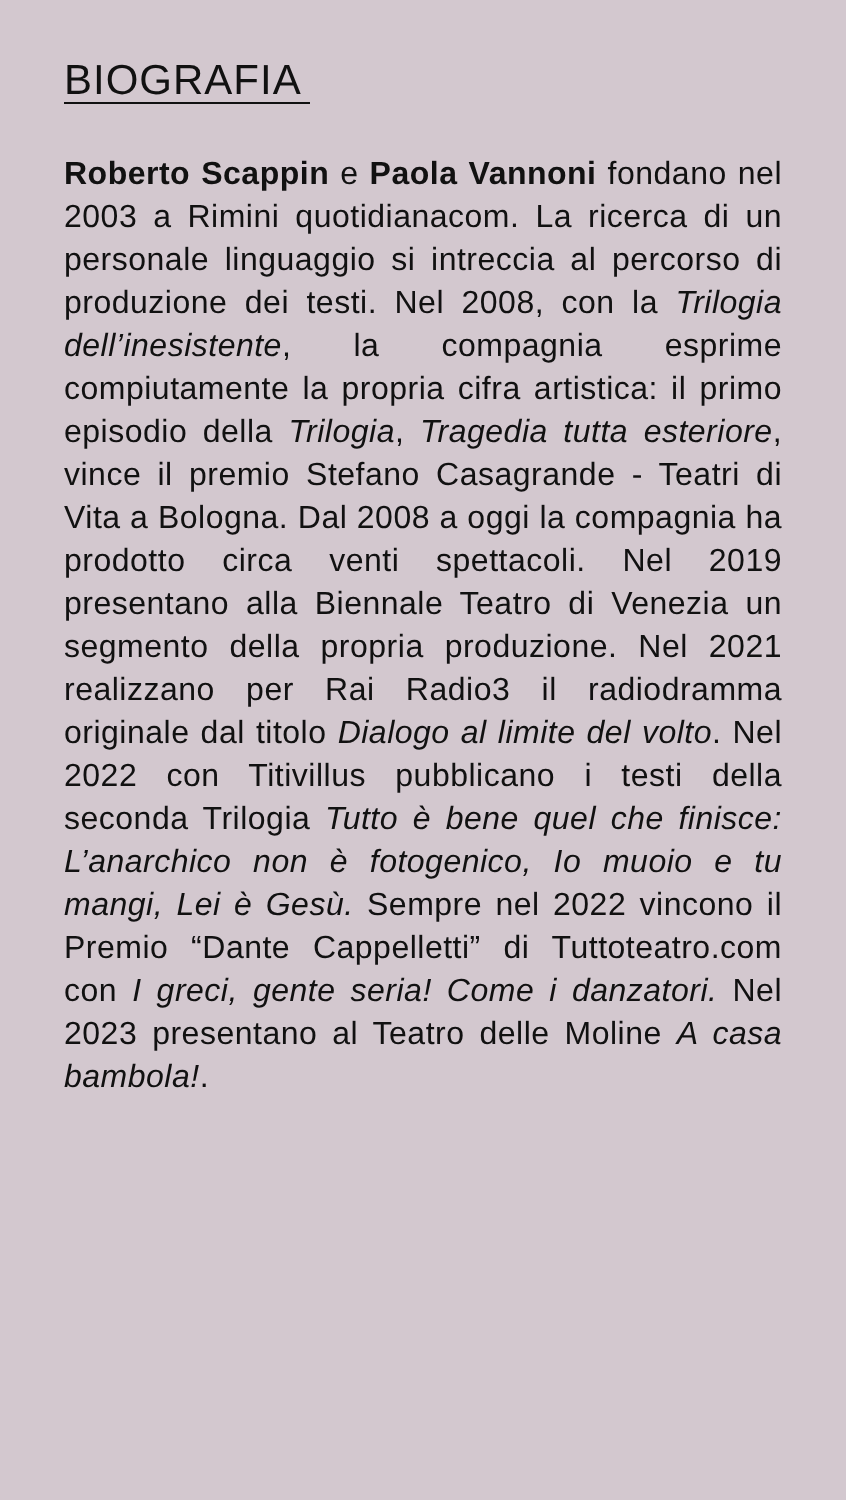BIOGRAFIA
Roberto Scappin e Paola Vannoni fondano nel 2003 a Rimini quotidianacom. La ricerca di un personale linguaggio si intreccia al percorso di produzione dei testi. Nel 2008, con la Trilogia dell’inesistente, la compagnia esprime compiutamente la propria cifra artistica: il primo episodio della Trilogia, Tragedia tutta esteriore, vince il premio Stefano Casagrande - Teatri di Vita a Bologna. Dal 2008 a oggi la compagnia ha prodotto circa venti spettacoli. Nel 2019 presentano alla Biennale Teatro di Venezia un segmento della propria produzione. Nel 2021 realizzano per Rai Radio3 il radiodramma originale dal titolo Dialogo al limite del volto. Nel 2022 con Titivillus pubblicano i testi della seconda Trilogia Tutto è bene quel che finisce: L’anarchico non è fotogenico, Io muoio e tu mangi, Lei è Gesù. Sempre nel 2022 vincono il Premio “Dante Cappelletti” di Tuttoteatro.com con I greci, gente seria! Come i danzatori. Nel 2023 presentano al Teatro delle Moline A casa bambola!.